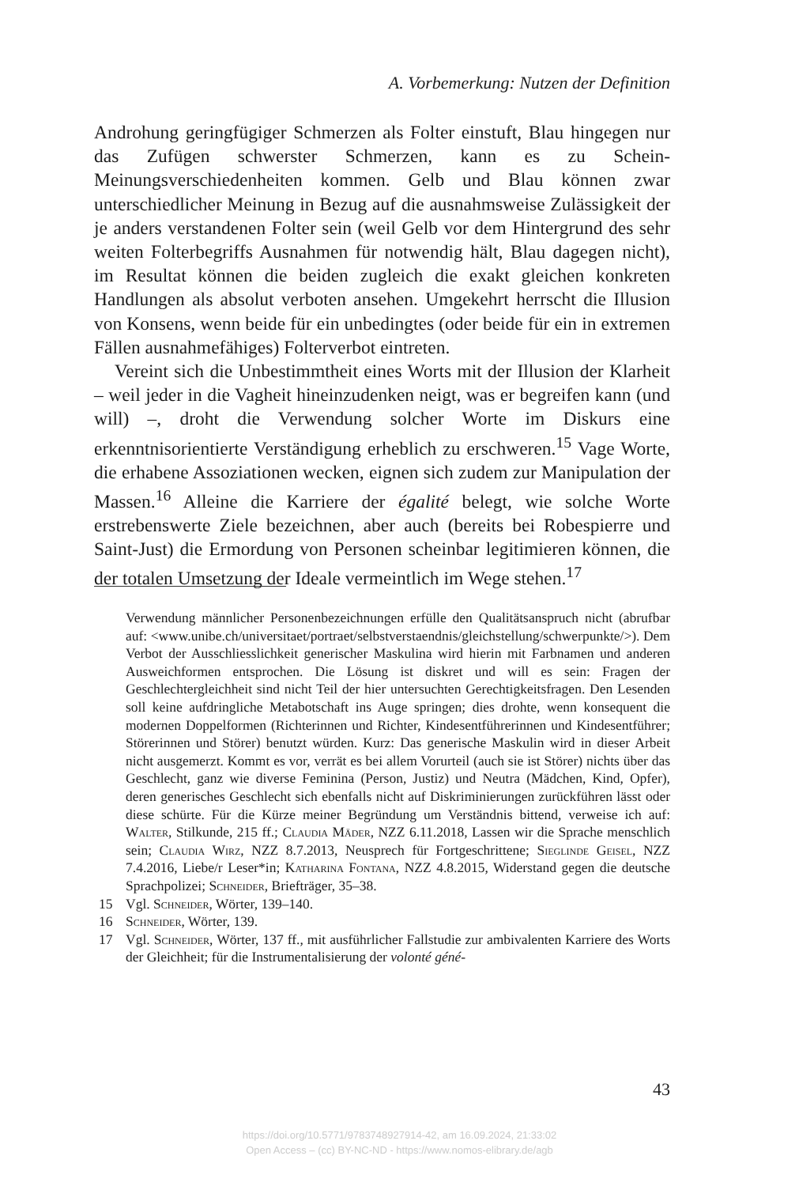A. Vorbemerkung: Nutzen der Definition
Androhung geringfügiger Schmerzen als Folter einstuft, Blau hingegen nur das Zufügen schwerster Schmerzen, kann es zu Schein-Meinungsverschiedenheiten kommen. Gelb und Blau können zwar unterschiedlicher Meinung in Bezug auf die ausnahmsweise Zulässigkeit der je anders verstandenen Folter sein (weil Gelb vor dem Hintergrund des sehr weiten Folterbegriffs Ausnahmen für notwendig hält, Blau dagegen nicht), im Resultat können die beiden zugleich die exakt gleichen konkreten Handlungen als absolut verboten ansehen. Umgekehrt herrscht die Illusion von Konsens, wenn beide für ein unbedingtes (oder beide für ein in extremen Fällen ausnahmefähiges) Folterverbot eintreten.
Vereint sich die Unbestimmtheit eines Worts mit der Illusion der Klarheit – weil jeder in die Vagheit hineinzudenken neigt, was er begreifen kann (und will) –, droht die Verwendung solcher Worte im Diskurs eine erkenntnisorientierte Verständigung erheblich zu erschweren.<sup>15</sup> Vage Worte, die erhabene Assoziationen wecken, eignen sich zudem zur Manipulation der Massen.<sup>16</sup> Alleine die Karriere der égalité belegt, wie solche Worte erstrebenswerte Ziele bezeichnen, aber auch (bereits bei Robespierre und Saint-Just) die Ermordung von Personen scheinbar legitimieren können, die der totalen Umsetzung der Ideale vermeintlich im Wege stehen.<sup>17</sup>
Verwendung männlicher Personenbezeichnungen erfülle den Qualitätsanspruch nicht (abrufbar auf: <www.unibe.ch/universitaet/portraet/selbstverstaendnis/gleichstellung/schwerpunkte/>). Dem Verbot der Ausschliesslichkeit generischer Maskulina wird hierin mit Farbnamen und anderen Ausweichformen entsprochen. Die Lösung ist diskret und will es sein: Fragen der Geschlechtergleichheit sind nicht Teil der hier untersuchten Gerechtigkeitsfragen. Den Lesenden soll keine aufdringliche Metabotschaft ins Auge springen; dies drohte, wenn konsequent die modernen Doppelformen (Richterinnen und Richter, Kindesentführerinnen und Kindesentführer; Störerinnen und Störer) benutzt würden. Kurz: Das generische Maskulin wird in dieser Arbeit nicht ausgemerzt. Kommt es vor, verrät es bei allem Vorurteil (auch sie ist Störer) nichts über das Geschlecht, ganz wie diverse Feminina (Person, Justiz) und Neutra (Mädchen, Kind, Opfer), deren generisches Geschlecht sich ebenfalls nicht auf Diskriminierungen zurückführen lässt oder diese schürte. Für die Kürze meiner Begründung um Verständnis bittend, verweise ich auf: Walter, Stilkunde, 215 ff.; Claudia Mäder, NZZ 6.11.2018, Lassen wir die Sprache menschlich sein; Claudia Wirz, NZZ 8.7.2013, Neusprech für Fortgeschrittene; Sieglinde Geisel, NZZ 7.4.2016, Liebe/r Leser*in; Katharina Fontana, NZZ 4.8.2015, Widerstand gegen die deutsche Sprachpolizei; Schneider, Briefträger, 35–38.
15 Vgl. Schneider, Wörter, 139–140.
16 Schneider, Wörter, 139.
17 Vgl. Schneider, Wörter, 137 ff., mit ausführlicher Fallstudie zur ambivalenten Karriere des Worts der Gleichheit; für die Instrumentalisierung der volonté géné-
43
https://doi.org/10.5771/9783748927914-42, am 16.09.2024, 21:33:02
Open Access – (cc) BY-NC-ND - https://www.nomos-elibrary.de/agb